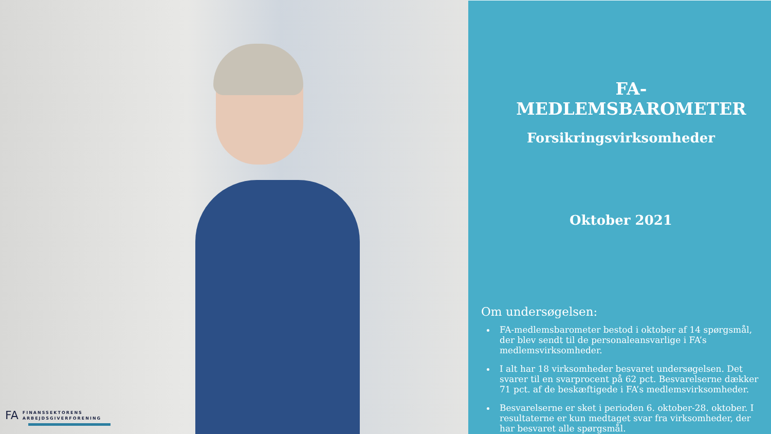FA FINANSSEKTORENS
ARBEJDSGIVERFORENING
FA-MEDLEMSBAROMETER
Forsikringsvirksomheder
Oktober 2021
Om undersøgelsen:
FA-medlemsbarometer bestod i oktober af 14 spørgsmål, der blev sendt til de personaleansvarlige i FA’s medlemsvirksomheder.
I alt har 18 virksomheder besvaret undersøgelsen. Det svarer til en svarprocent på 62 pct. Besvarelserne dækker 71 pct. af de beskæftigede i FA’s medlemsvirksomheder.
Besvarelserne er sket i perioden 6. oktober-28. oktober. I resultaterne er kun medtaget svar fra virksomheder, der har besvaret alle spørgsmål.